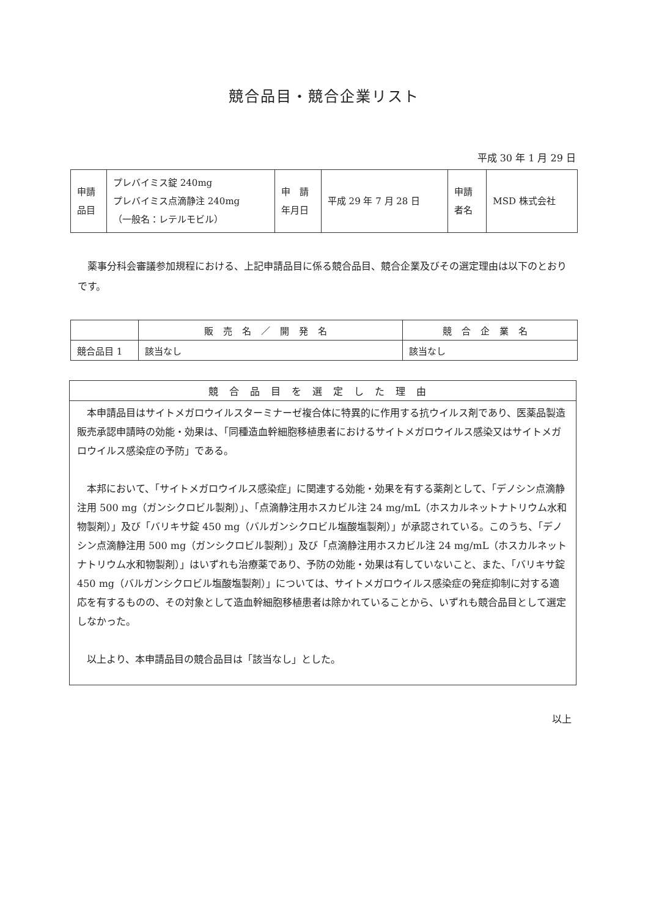競合品目・競合企業リスト
平成 30 年 1 月 29 日
| 申請 品目 | プレバイミス錠 240mg プレバイミス点滴静注 240mg （一般名：レテルモビル） | 申 請 年月日 | 平成 29 年 7 月 28 日 | 申請 者名 | MSD 株式会社 |
薬事分科会審議参加規程における、上記申請品目に係る競合品目、競合企業及びその選定理由は以下のとおりです。
| | 販売名／開発名 | 競合企業名 |
| --- | --- | --- |
| 競合品目 1 | 該当なし | 該当なし |
競合品目を選定した理由
本申請品目はサイトメガロウイルスターミナーゼ複合体に特異的に作用する抗ウイルス剤であり、医薬品製造販売承認申請時の効能・効果は、「同種造血幹細胞移植患者におけるサイトメガロウイルス感染又はサイトメガロウイルス感染症の予防」である。
本邦において、「サイトメガロウイルス感染症」に関連する効能・効果を有する薬剤として、「デノシン点滴静注用 500 mg（ガンシクロビル製剤）」、「点滴静注用ホスカビル注 24 mg/mL（ホスカルネットナトリウム水和物製剤）」及び「バリキサ錠 450 mg（バルガンシクロビル塩酸塩製剤）」が承認されている。このうち、「デノシン点滴静注用 500 mg（ガンシクロビル製剤）」及び「点滴静注用ホスカビル注 24 mg/mL（ホスカルネットナトリウム水和物製剤）」はいずれも治療薬であり、予防の効能・効果は有していないこと、また、「バリキサ錠 450 mg（バルガンシクロビル塩酸塩製剤）」については、サイトメガロウイルス感染症の発症抑制に対する適応を有するものの、その対象として造血幹細胞移植患者は除かれていることから、いずれも競合品目として選定しなかった。
以上より、本申請品目の競合品目は「該当なし」とした。
以上